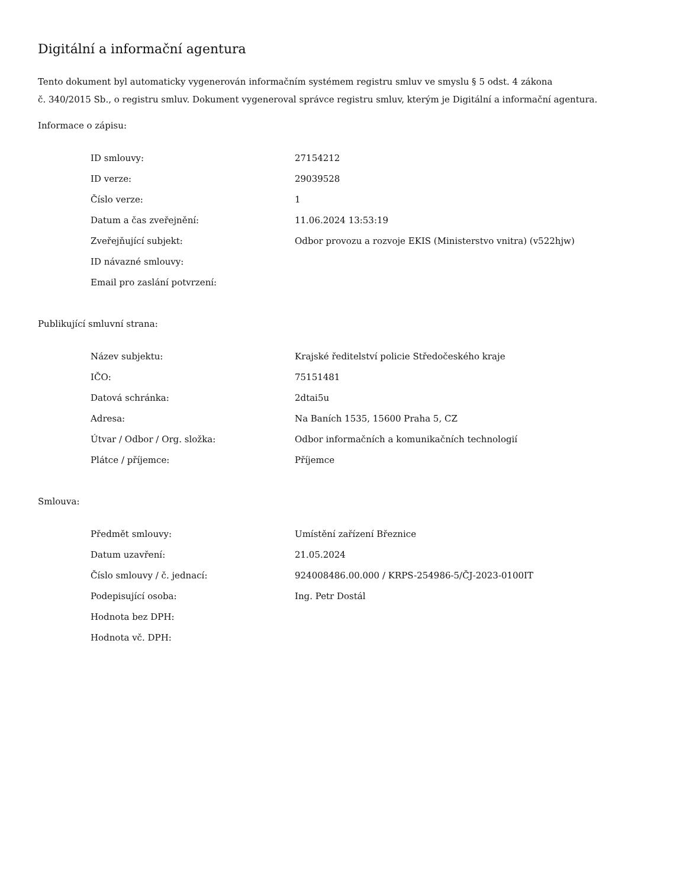Digitální a informační agentura
Tento dokument byl automaticky vygenerován informačním systémem registru smluv ve smyslu § 5 odst. 4 zákona
č. 340/2015 Sb., o registru smluv. Dokument vygeneroval správce registru smluv, kterým je Digitální a informační agentura.
Informace o zápisu:
| ID smlouvy: | 27154212 |
| ID verze: | 29039528 |
| Číslo verze: | 1 |
| Datum a čas zveřejnění: | 11.06.2024 13:53:19 |
| Zveřejňující subjekt: | Odbor provozu a rozvoje EKIS (Ministerstvo vnitra) (v522hjw) |
| ID návazné smlouvy: | |
| Email pro zaslání potvrzení: | |
Publikující smluvní strana:
| Název subjektu: | Krajské ředitelství policie Středočeského kraje |
| IČO: | 75151481 |
| Datová schránka: | 2dtai5u |
| Adresa: | Na Baních 1535, 15600 Praha 5, CZ |
| Útvar / Odbor / Org. složka: | Odbor informačních a komunikačních technologií |
| Plátce / příjemce: | Příjemce |
Smlouva:
| Předmět smlouvy: | Umístění zařízení Březnice |
| Datum uzavření: | 21.05.2024 |
| Číslo smlouvy / č. jednací: | 924008486.00.000 / KRPS-254986-5/ČJ-2023-0100IT |
| Podepisující osoba: | Ing. Petr Dostál |
| Hodnota bez DPH: | |
| Hodnota vč. DPH: | |